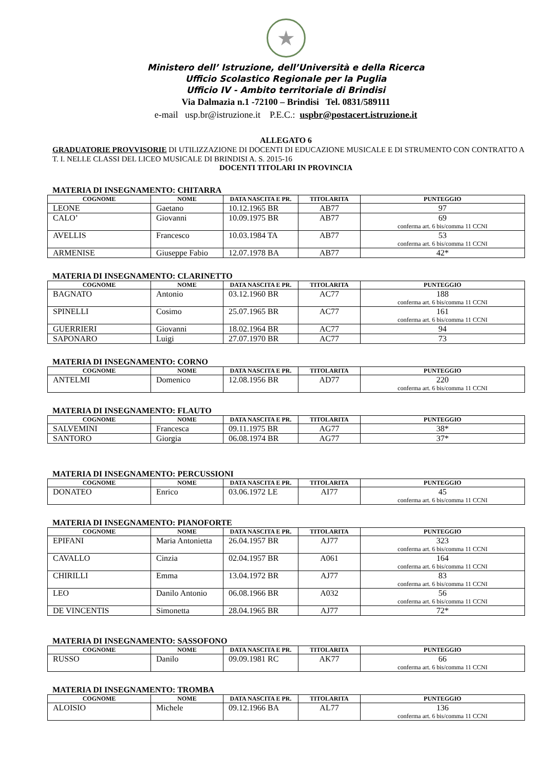★
Ministero dell’ Istruzione, dell’Università e della Ricerca
Ufficio Scolastico Regionale per la Puglia
Ufficio IV - Ambito territoriale di Brindisi
Via Dalmazia n.1 -72100 – Brindisi Tel. 0831/589111
e-mail usp.br@istruzione.it P.E.C.: uspbr@postacert.istruzione.it
ALLEGATO 6
GRADUATORIE PROVVISORIE DI UTILIZZAZIONE DI DOCENTI DI EDUCAZIONE MUSICALE E DI STRUMENTO CON CONTRATTO A T. I. NELLE CLASSI DEL LICEO MUSICALE DI BRINDISI A. S. 2015-16
DOCENTI TITOLARI IN PROVINCIA
MATERIA DI INSEGNAMENTO: CHITARRA
| COGNOME | NOME | DATA NASCITA E PR. | TITOLARITA | PUNTEGGIO |
| --- | --- | --- | --- | --- |
| LEONE | Gaetano | 10.12.1965 BR | AB77 | 97 |
| CALO’ | Giovanni | 10.09.1975 BR | AB77 | 69 conferma art. 6 bis/comma 11 CCNI |
| AVELLIS | Francesco | 10.03.1984 TA | AB77 | 53 conferma art. 6 bis/comma 11 CCNI |
| ARMENISE | Giuseppe Fabio | 12.07.1978 BA | AB77 | 42* |
MATERIA DI INSEGNAMENTO: CLARINETTO
| COGNOME | NOME | DATA NASCITA E PR. | TITOLARITA | PUNTEGGIO |
| --- | --- | --- | --- | --- |
| BAGNATO | Antonio | 03.12.1960 BR | AC77 | 188 conferma art. 6 bis/comma 11 CCNI |
| SPINELLI | Cosimo | 25.07.1965 BR | AC77 | 161 conferma art. 6 bis/comma 11 CCNI |
| GUERRIERI | Giovanni | 18.02.1964 BR | AC77 | 94 |
| SAPONARO | Luigi | 27.07.1970 BR | AC77 | 73 |
MATERIA DI INSEGNAMENTO: CORNO
| COGNOME | NOME | DATA NASCITA E PR. | TITOLARITA | PUNTEGGIO |
| --- | --- | --- | --- | --- |
| ANTELMI | Domenico | 12.08.1956 BR | AD77 | 220 conferma art. 6 bis/comma 11 CCNI |
MATERIA DI INSEGNAMENTO: FLAUTO
| COGNOME | NOME | DATA NASCITA E PR. | TITOLARITA | PUNTEGGIO |
| --- | --- | --- | --- | --- |
| SALVEMINI | Francesca | 09.11.1975 BR | AG77 | 38* |
| SANTORO | Giorgia | 06.08.1974 BR | AG77 | 37* |
MATERIA DI INSEGNAMENTO: PERCUSSIONI
| COGNOME | NOME | DATA NASCITA E PR. | TITOLARITA | PUNTEGGIO |
| --- | --- | --- | --- | --- |
| DONATEO | Enrico | 03.06.1972 LE | AI77 | 45 conferma art. 6 bis/comma 11 CCNI |
MATERIA DI INSEGNAMENTO: PIANOFORTE
| COGNOME | NOME | DATA NASCITA E PR. | TITOLARITA | PUNTEGGIO |
| --- | --- | --- | --- | --- |
| EPIFANI | Maria Antonietta | 26.04.1957 BR | AJ77 | 323 conferma art. 6 bis/comma 11 CCNI |
| CAVALLO | Cinzia | 02.04.1957 BR | A061 | 164 conferma art. 6 bis/comma 11 CCNI |
| CHIRILLI | Emma | 13.04.1972 BR | AJ77 | 83 conferma art. 6 bis/comma 11 CCNI |
| LEO | Danilo Antonio | 06.08.1966 BR | A032 | 56 conferma art. 6 bis/comma 11 CCNI |
| DE VINCENTIS | Simonetta | 28.04.1965 BR | AJ77 | 72* |
MATERIA DI INSEGNAMENTO: SASSOFONO
| COGNOME | NOME | DATA NASCITA E PR. | TITOLARITA | PUNTEGGIO |
| --- | --- | --- | --- | --- |
| RUSSO | Danilo | 09.09.1981 RC | AK77 | 66 conferma art. 6 bis/comma 11 CCNI |
MATERIA DI INSEGNAMENTO: TROMBA
| COGNOME | NOME | DATA NASCITA E PR. | TITOLARITA | PUNTEGGIO |
| --- | --- | --- | --- | --- |
| ALOISIO | Michele | 09.12.1966 BA | AL77 | 136 conferma art. 6 bis/comma 11 CCNI |